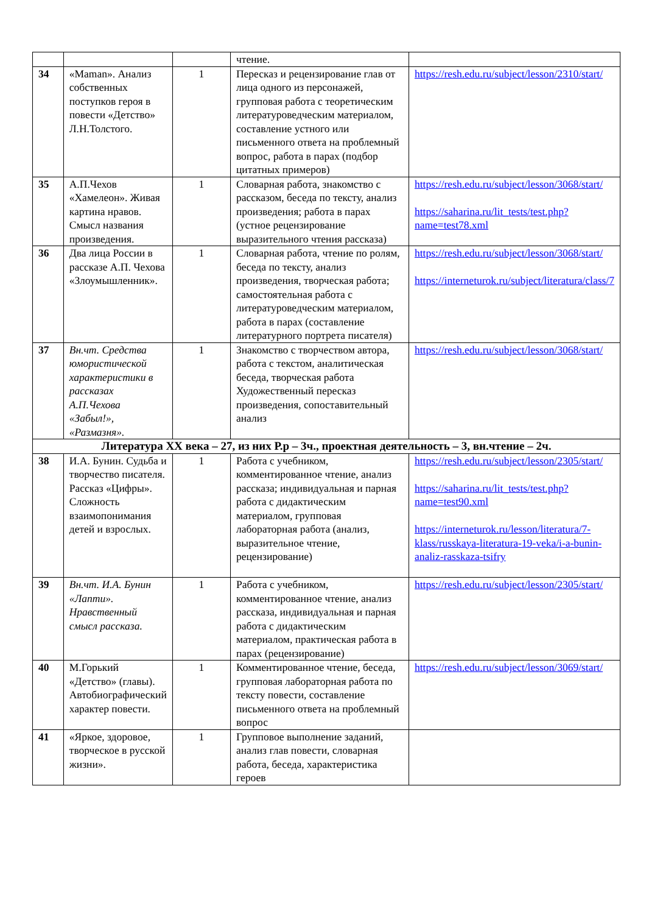| | | | чтение. | |
| 34 | «Maman». Анализ собственных поступков героя в повести «Детство» Л.Н.Толстого. | 1 | Пересказ и рецензирование глав от лица одного из персонажей, групповая работа с теоретическим литературоведческим материалом, составление устного или письменного ответа на проблемный вопрос, работа в парах (подбор цитатных примеров) | https://resh.edu.ru/subject/lesson/2310/start/ |
| 35 | А.П.Чехов «Хамелеон». Живая картина нравов. Смысл названия произведения. | 1 | Словарная работа, знакомство с рассказом, беседа по тексту, анализ произведения; работа в парах (устное рецензирование выразительного чтения рассказа) | https://resh.edu.ru/subject/lesson/3068/start/ https://saharina.ru/lit_tests/test.php?name=test78.xml |
| 36 | Два лица России в рассказе А.П. Чехова «Злоумышленник». | 1 | Словарная работа, чтение по ролям, беседа по тексту, анализ произведения, творческая работа; самостоятельная работа с литературоведческим материалом, работа в парах (составление литературного портрета писателя) | https://resh.edu.ru/subject/lesson/3068/start/ https://interneturok.ru/subject/literatura/class/7 |
| 37 | Вн.чт. Средства юмористической характеристики в рассказах А.П.Чехова «Забыл!», «Размазня». | 1 | Знакомство с творчеством автора, работа с текстом, аналитическая беседа, творческая работа Художественный пересказ произведения, сопоставительный анализ | https://resh.edu.ru/subject/lesson/3068/start/ |
| Литература XX века – 27, из них Р.р – 3ч., проектная деятельность – 3, вн.чтение – 2ч. | | | | |
| 38 | И.А. Бунин. Судьба и творчество писателя. Рассказ «Цифры». Сложность взаимопонимания детей и взрослых. | 1 | Работа с учебником, комментированное чтение, анализ рассказа; индивидуальная и парная работа с дидактическим материалом, групповая лабораторная работа (анализ, выразительное чтение, рецензирование) | https://resh.edu.ru/subject/lesson/2305/start/ https://saharina.ru/lit_tests/test.php?name=test90.xml https://interneturok.ru/lesson/literatura/7-klass/russkaya-literatura-19-veka/i-a-bunin-analiz-rasskaza-tsifry |
| 39 | Вн.чт. И.А. Бунин «Лапти». Нравственный смысл рассказа. | 1 | Работа с учебником, комментированное чтение, анализ рассказа, индивидуальная и парная работа с дидактическим материалом, практическая работа в парах (рецензирование) | https://resh.edu.ru/subject/lesson/2305/start/ |
| 40 | М.Горький «Детство» (главы). Автобиографический характер повести. | 1 | Комментированное чтение, беседа, групповая лабораторная работа по тексту повести, составление письменного ответа на проблемный вопрос | https://resh.edu.ru/subject/lesson/3069/start/ |
| 41 | «Яркое, здоровое, творческое в русской жизни». | 1 | Групповое выполнение заданий, анализ глав повести, словарная работа, беседа, характеристика героев | |